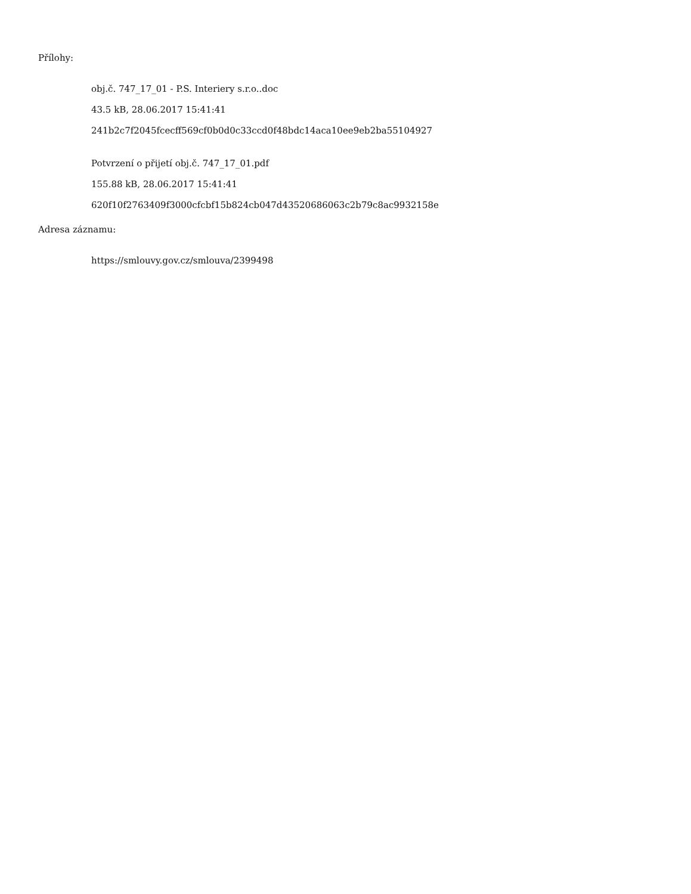Přílohy:
obj.č. 747_17_01 - P.S. Interiery s.r.o..doc
43.5 kB, 28.06.2017 15:41:41
241b2c7f2045fcecff569cf0b0d0c33ccd0f48bdc14aca10ee9eb2ba55104927
Potvrzení o přijetí obj.č. 747_17_01.pdf
155.88 kB, 28.06.2017 15:41:41
620f10f2763409f3000cfcbf15b824cb047d43520686063c2b79c8ac9932158e
Adresa záznamu:
https://smlouvy.gov.cz/smlouva/2399498